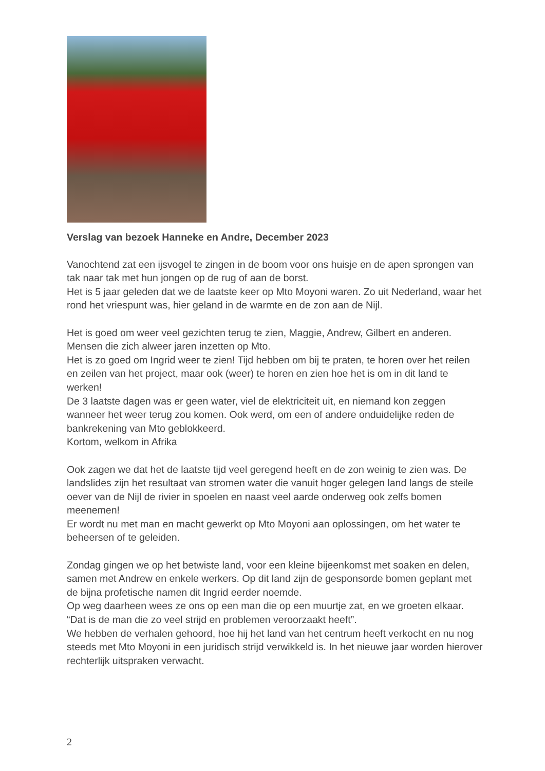Verslag van bezoek Hanneke en Andre, December 2023
Vanochtend zat een ijsvogel te zingen in de boom voor ons huisje en de apen sprongen van tak naar tak met hun jongen op de rug of aan de borst.
Het is 5 jaar geleden dat we de laatste keer op Mto Moyoni waren. Zo uit Nederland, waar het rond het vriespunt was, hier geland in de warmte en de zon aan de Nijl.
Het is goed om weer veel gezichten terug te zien, Maggie, Andrew, Gilbert en anderen. Mensen die zich alweer jaren inzetten op Mto.
Het is zo goed om Ingrid weer te zien! Tijd hebben om bij te praten, te horen over het reilen en zeilen van het project, maar ook (weer) te horen en zien hoe het is om in dit land te werken!
De 3 laatste dagen was er geen water, viel de elektriciteit uit, en niemand kon zeggen wanneer het weer terug zou komen. Ook werd, om een of andere onduidelijke reden de bankrekening van Mto geblokkeerd.
Kortom, welkom in Afrika
Ook zagen we dat het de laatste tijd veel geregend heeft en de zon weinig te zien was. De landslides zijn het resultaat van stromen water die vanuit hoger gelegen land langs de steile oever van de Nijl de rivier in spoelen en naast veel aarde onderweg ook zelfs bomen meenemen!
Er wordt nu met man en macht gewerkt op Mto Moyoni aan oplossingen, om het water te beheersen of te geleiden.
Zondag gingen we op het betwiste land, voor een kleine bijeenkomst met soaken en delen, samen met Andrew en enkele werkers. Op dit land zijn de gesponsorde bomen geplant met de bijna profetische namen dit Ingrid eerder noemde.
Op weg daarheen wees ze ons op een man die op een muurtje zat, en we groeten elkaar.
“Dat is de man die zo veel strijd en problemen veroorzaakt heeft”.
We hebben de verhalen gehoord, hoe hij het land van het centrum heeft verkocht en nu nog steeds met Mto Moyoni in een juridisch strijd verwikkeld is. In het nieuwe jaar worden hierover rechterlijk uitspraken verwacht.
2